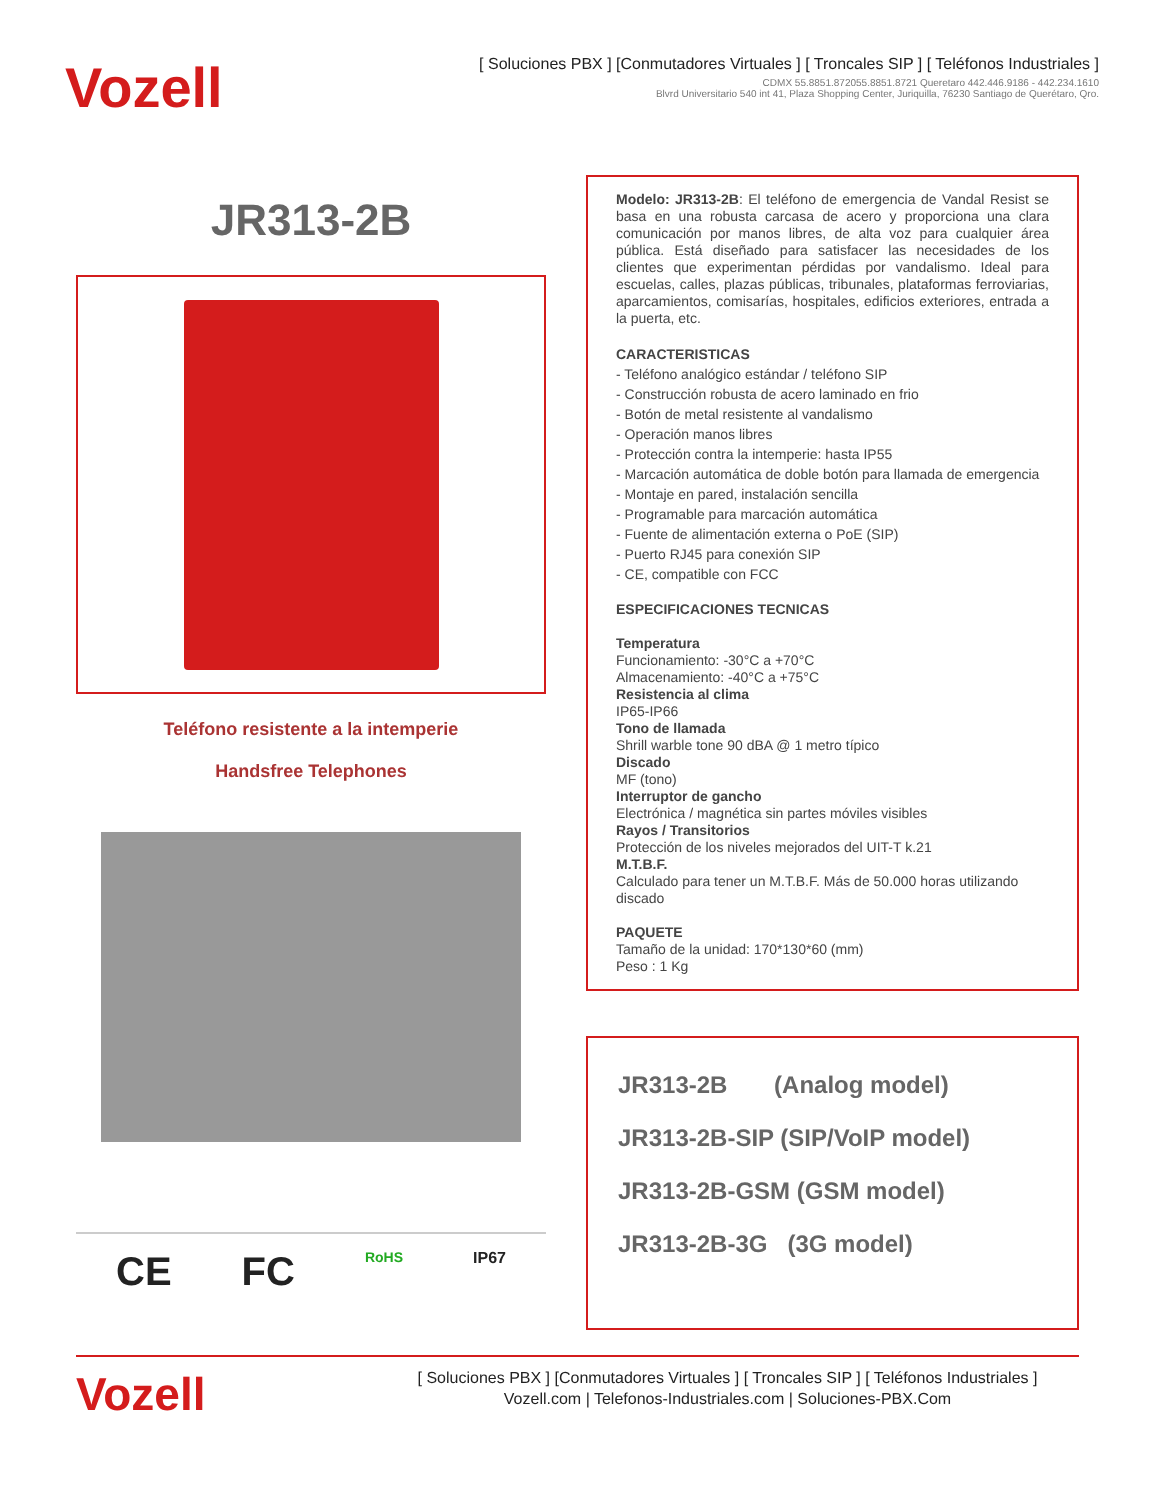Vozell
[ Soluciones PBX ] [Conmutadores Virtuales ] [ Troncales SIP ] [ Teléfonos Industriales ]
CDMX 55.8851.872055.8851.8721 Queretaro 442.446.9186 - 442.234.1610
Blvrd Universitario 540 int 41, Plaza Shopping Center, Juriquilla, 76230 Santiago de Querétaro, Qro.
JR313-2B
Teléfono resistente a la intemperie
Handsfree Telephones
CE FC RoHS IP67
Modelo: JR313-2B: El teléfono de emergencia de Vandal Resist se basa en una robusta carcasa de acero y proporciona una clara comunicación por manos libres, de alta voz para cualquier área pública. Está diseñado para satisfacer las necesidades de los clientes que experimentan pérdidas por vandalismo. Ideal para escuelas, calles, plazas públicas, tribunales, plataformas ferroviarias, aparcamientos, comisarías, hospitales, edificios exteriores, entrada a la puerta, etc.
CARACTERISTICAS
- Teléfono analógico estándar / teléfono SIP
- Construcción robusta de acero laminado en frio
- Botón de metal resistente al vandalismo
- Operación manos libres
- Protección contra la intemperie: hasta IP55
- Marcación automática de doble botón para llamada de emergencia
- Montaje en pared, instalación sencilla
- Programable para marcación automática
- Fuente de alimentación externa o PoE (SIP)
- Puerto RJ45 para conexión SIP
- CE, compatible con FCC
ESPECIFICACIONES TECNICAS
Temperatura
Funcionamiento: -30°C a +70°C
Almacenamiento: -40°C a +75°C
Resistencia al clima
IP65-IP66
Tono de llamada
Shrill warble tone 90 dBA @ 1 metro típico
Discado
MF (tono)
Interruptor de gancho
Electrónica / magnética sin partes móviles visibles
Rayos / Transitorios
Protección de los niveles mejorados del UIT-T k.21
M.T.B.F.
Calculado para tener un M.T.B.F. Más de 50.000 horas utilizando discado
PAQUETE
Tamaño de la unidad: 170*130*60 (mm)
Peso : 1 Kg
JR313-2B (Analog model)
JR313-2B-SIP (SIP/VoIP model)
JR313-2B-GSM (GSM model)
JR313-2B-3G (3G model)
Vozell
[ Soluciones PBX ] [Conmutadores Virtuales ] [ Troncales SIP ] [ Teléfonos Industriales ]
Vozell.com | Telefonos-Industriales.com | Soluciones-PBX.Com